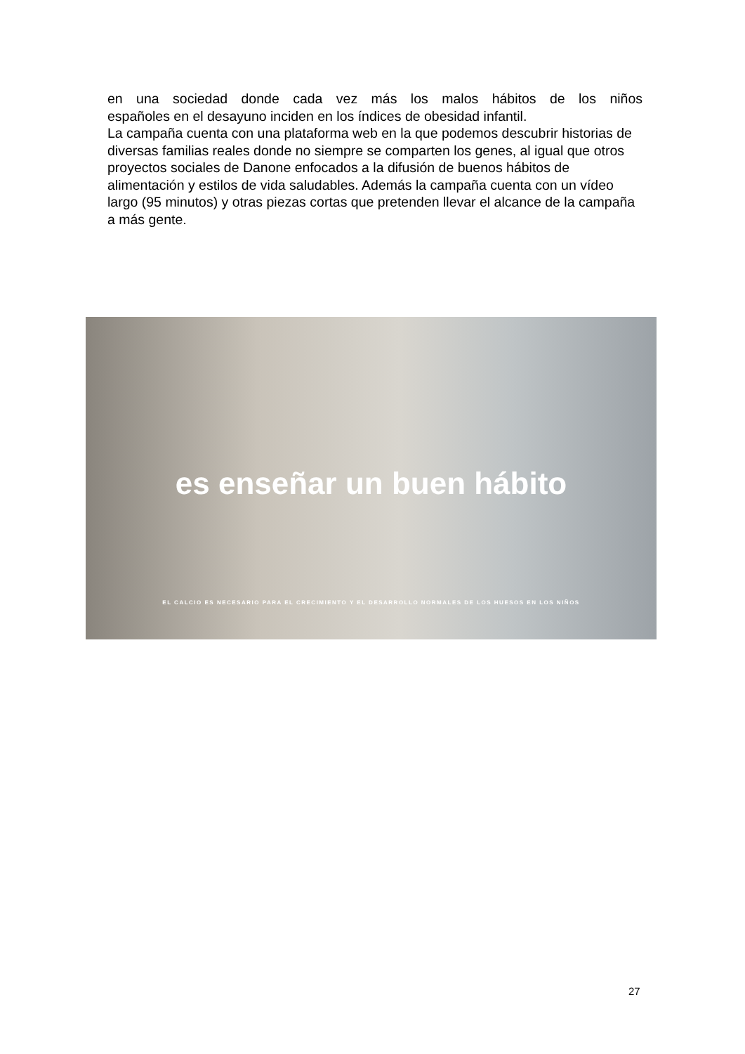en una sociedad donde cada vez más los malos hábitos de los niños
españoles en el desayuno inciden en los índices de obesidad infantil.
La campaña cuenta con una plataforma web en la que podemos descubrir historias de diversas familias reales donde no siempre se comparten los genes, al igual que otros proyectos sociales de Danone enfocados a la difusión de buenos hábitos de alimentación y estilos de vida saludables. Además la campaña cuenta con un vídeo largo (95 minutos) y otras piezas cortas que pretenden llevar el alcance de la campaña a más gente.
es enseñar un buen hábito
EL CALCIO ES NECESARIO PARA EL CRECIMIENTO Y EL DESARROLLO NORMALES DE LOS HUESOS EN LOS NIÑOS
27